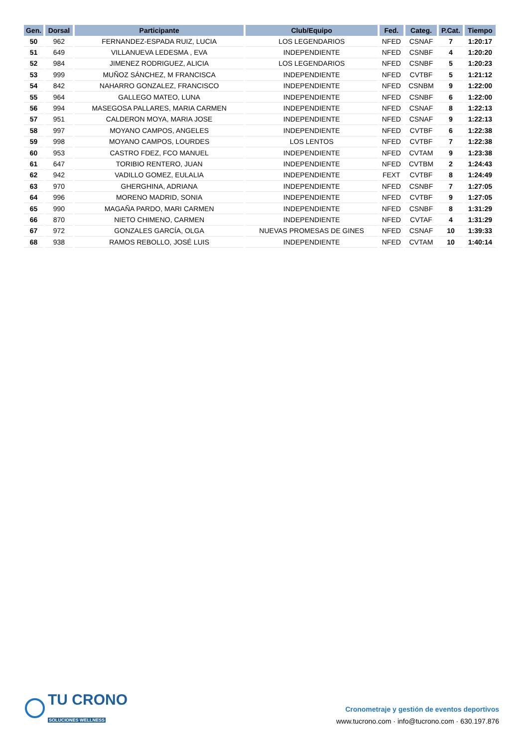| Gen. | Dorsal | Participante | Club/Equipo | Fed. | Categ. | P.Cat. | Tiempo |
| --- | --- | --- | --- | --- | --- | --- | --- |
| 50 | 962 | FERNANDEZ-ESPADA RUIZ, LUCIA | LOS LEGENDARIOS | NFED | CSNAF | 7 | 1:20:17 |
| 51 | 649 | VILLANUEVA LEDESMA , EVA | INDEPENDIENTE | NFED | CSNBF | 4 | 1:20:20 |
| 52 | 984 | JIMENEZ RODRIGUEZ, ALICIA | LOS LEGENDARIOS | NFED | CSNBF | 5 | 1:20:23 |
| 53 | 999 | MUÑOZ SÁNCHEZ, M FRANCISCA | INDEPENDIENTE | NFED | CVTBF | 5 | 1:21:12 |
| 54 | 842 | NAHARRO GONZALEZ, FRANCISCO | INDEPENDIENTE | NFED | CSNBM | 9 | 1:22:00 |
| 55 | 964 | GALLEGO MATEO, LUNA | INDEPENDIENTE | NFED | CSNBF | 6 | 1:22:00 |
| 56 | 994 | MASEGOSA PALLARES, MARIA CARMEN | INDEPENDIENTE | NFED | CSNAF | 8 | 1:22:13 |
| 57 | 951 | CALDERON MOYA, MARIA JOSE | INDEPENDIENTE | NFED | CSNAF | 9 | 1:22:13 |
| 58 | 997 | MOYANO CAMPOS, ANGELES | INDEPENDIENTE | NFED | CVTBF | 6 | 1:22:38 |
| 59 | 998 | MOYANO CAMPOS, LOURDES | LOS LENTOS | NFED | CVTBF | 7 | 1:22:38 |
| 60 | 953 | CASTRO FDEZ, FCO MANUEL | INDEPENDIENTE | NFED | CVTAM | 9 | 1:23:38 |
| 61 | 647 | TORIBIO RENTERO, JUAN | INDEPENDIENTE | NFED | CVTBM | 2 | 1:24:43 |
| 62 | 942 | VADILLO GOMEZ, EULALIA | INDEPENDIENTE | FEXT | CVTBF | 8 | 1:24:49 |
| 63 | 970 | GHERGHINA, ADRIANA | INDEPENDIENTE | NFED | CSNBF | 7 | 1:27:05 |
| 64 | 996 | MORENO MADRID, SONIA | INDEPENDIENTE | NFED | CVTBF | 9 | 1:27:05 |
| 65 | 990 | MAGAÑA PARDO, MARI CARMEN | INDEPENDIENTE | NFED | CSNBF | 8 | 1:31:29 |
| 66 | 870 | NIETO CHIMENO, CARMEN | INDEPENDIENTE | NFED | CVTAF | 4 | 1:31:29 |
| 67 | 972 | GONZALES GARCÍA, OLGA | NUEVAS PROMESAS DE GINES | NFED | CSNAF | 10 | 1:39:33 |
| 68 | 938 | RAMOS REBOLLO, JOSÉ LUIS | INDEPENDIENTE | NFED | CVTAM | 10 | 1:40:14 |
TU CRONO
SOLUCIONES WELLNESS
Cronometraje y gestión de eventos deportivos
www.tucrono.com · info@tucrono.com · 630.197.876